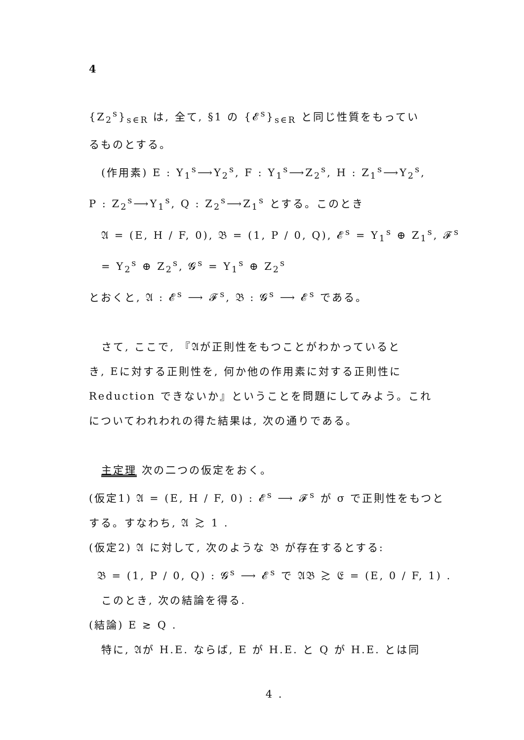4
{Z<sub>2</sub><sup>s</sup>}<sub>s∈R</sub> は, 全て, §1 の {𝓔<sup>s</sup>}<sub>s∈R</sub> と同じ性質をもってい
るものとする。
(作用素) E : Y<sub>1</sub><sup>s</sup>⟶Y<sub>2</sub><sup>s</sup>, F : Y<sub>1</sub><sup>s</sup>⟶Z<sub>2</sub><sup>s</sup>, H : Z<sub>1</sub><sup>s</sup>⟶Y<sub>2</sub><sup>s</sup>,
P : Z<sub>2</sub><sup>s</sup>⟶Y<sub>1</sub><sup>s</sup>, Q : Z<sub>2</sub><sup>s</sup>⟶Z<sub>1</sub><sup>s</sup> とする。このとき
𝔄 = (E, H / F, 0), 𝔅 = (1, P / 0, Q), 𝓔<sup>s</sup> = Y<sub>1</sub><sup>s</sup> ⊕ Z<sub>1</sub><sup>s</sup>, 𝓕<sup>s</sup> = Y<sub>2</sub><sup>s</sup> ⊕ Z<sub>2</sub><sup>s</sup>, 𝓖<sup>s</sup> = Y<sub>1</sub><sup>s</sup> ⊕ Z<sub>2</sub><sup>s</sup>
とおくと, 𝔄 : 𝓔<sup>s</sup> ⟶ 𝓕<sup>s</sup>, 𝔅 : 𝓖<sup>s</sup> ⟶ 𝓔<sup>s</sup> である。
さて, ここで, 『𝔄が正則性をもつことがわかっていると
き, Eに対する正則性を, 何か他の作用素に対する正則性に
Reduction できないか』ということを問題にしてみよう。これ
についてわれわれの得た結果は, 次の通りである。
主定理 次の二つの仮定をおく。
(仮定1) 𝔄 = (E, H / F, 0) : 𝓔<sup>s</sup> ⟶ 𝓕<sup>s</sup> が σ で正則性をもつと
する。すなわち, 𝔄 ≳ 1 .
(仮定2) 𝔄 に対して, 次のような 𝔅 が存在するとする:
𝔅 = (1, P / 0, Q) : 𝓖<sup>s</sup> ⟶ 𝓔<sup>s</sup> で 𝔄𝔅 ≳ 𝔈 = (E, 0 / F, 1) .
このとき, 次の結論を得る.
(結論) E ≳ Q .
特に, 𝔄が H.E. ならば, E が H.E. と Q が H.E. とは同
4 .